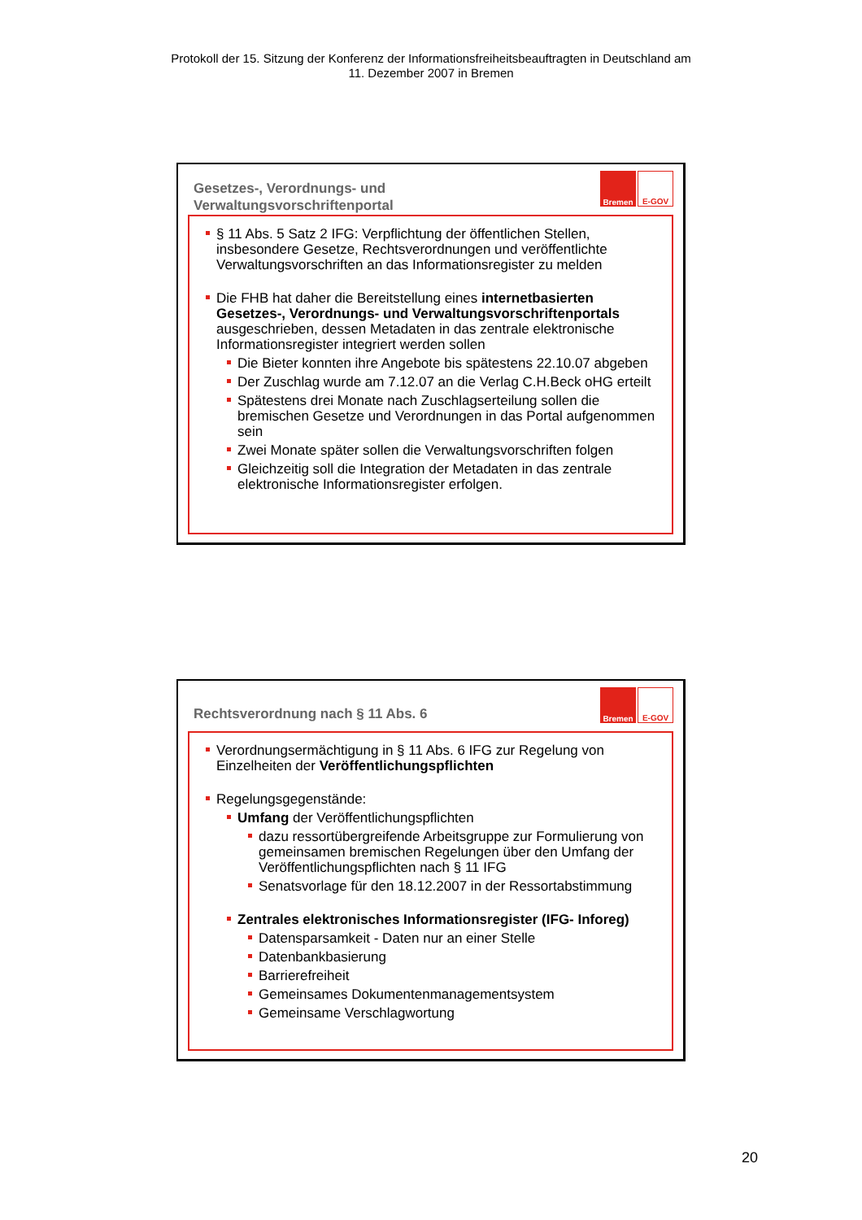Protokoll der 15. Sitzung der Konferenz der Informationsfreiheitsbeauftragten in Deutschland am
11. Dezember 2007 in Bremen
Gesetzes-, Verordnungs- und Verwaltungsvorschriftenportal
Bremen
E-GOV
§ 11 Abs. 5 Satz 2 IFG: Verpflichtung der öffentlichen Stellen, insbesondere Gesetze, Rechtsverordnungen und veröffentlichte Verwaltungsvorschriften an das Informationsregister zu melden
Die FHB hat daher die Bereitstellung eines internetbasierten Gesetzes-, Verordnungs- und Verwaltungsvorschriftenportals ausgeschrieben, dessen Metadaten in das zentrale elektronische Informationsregister integriert werden sollen
Die Bieter konnten ihre Angebote bis spätestens 22.10.07 abgeben
Der Zuschlag wurde am 7.12.07 an die Verlag C.H.Beck oHG erteilt
Spätestens drei Monate nach Zuschlagserteilung sollen die bremischen Gesetze und Verordnungen in das Portal aufgenommen sein
Zwei Monate später sollen die Verwaltungsvorschriften folgen
Gleichzeitig soll die Integration der Metadaten in das zentrale elektronische Informationsregister erfolgen.
Rechtsverordnung nach § 11 Abs. 6
Bremen
E-GOV
Verordnungsermächtigung in § 11 Abs. 6 IFG zur Regelung von Einzelheiten der Veröffentlichungspflichten
Regelungsgegenstände:
Umfang der Veröffentlichungspflichten
dazu ressortübergreifende Arbeitsgruppe zur Formulierung von gemeinsamen bremischen Regelungen über den Umfang der Veröffentlichungspflichten nach § 11 IFG
Senatsvorlage für den 18.12.2007 in der Ressortabstimmung
Zentrales elektronisches Informationsregister (IFG- Inforeg)
Datensparsamkeit - Daten nur an einer Stelle
Datenbankbasierung
Barrierefreiheit
Gemeinsames Dokumentenmanagementsystem
Gemeinsame Verschlagwortung
20